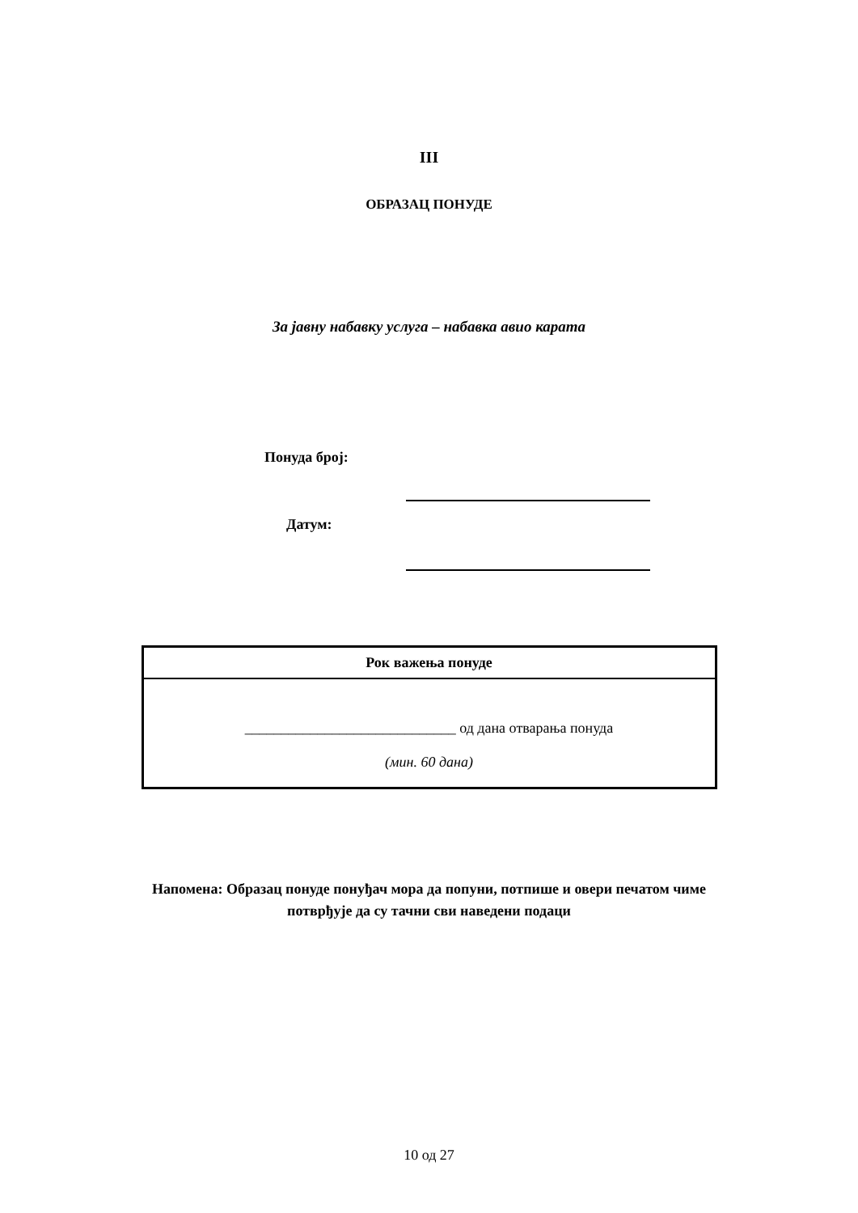III
ОБРАЗАЦ ПОНУДЕ
За јавну набавку услуга – набавка авио карата
Понуда број:
Датум:
| Рок важења понуде |
| --- |
| _____________________________ од дана отварања понуда (мин. 60 дана) |
Напомена: Образац понуде понуђач мора да попуни, потпише и овери печатом чиме
потврђује да су тачни сви наведени подаци
10 од 27